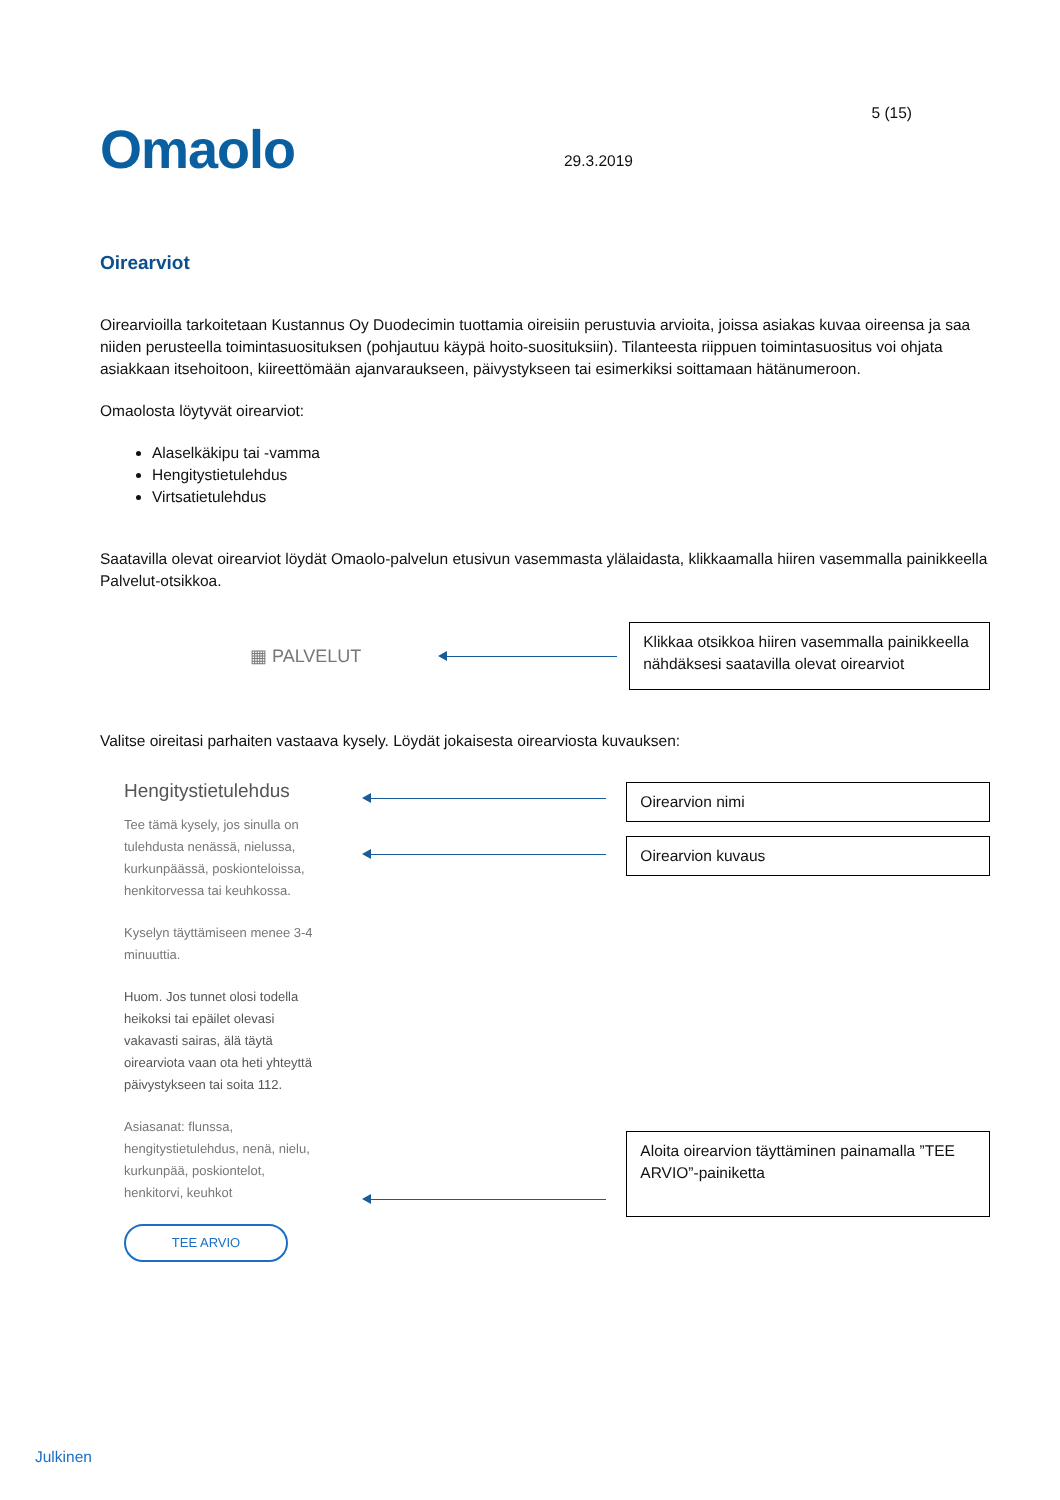Omaolo 29.3.2019
5 (15)
Oirearviot
Oirearvioilla tarkoitetaan Kustannus Oy Duodecimin tuottamia oireisiin perustuvia arvioita, joissa asiakas kuvaa oireensa ja saa niiden perusteella toimintasuosituksen (pohjautuu käypä hoito-suosituksiin). Tilanteesta riippuen toimintasuositus voi ohjata asiakkaan itsehoitoon, kiireettömään ajanvaraukseen, päivystykseen tai esimerkiksi soittamaan hätänumeroon.
Omaolosta löytyvät oirearviot:
Alaselkäkipu tai -vamma
Hengitystietulehdus
Virtsatietulehdus
Saatavilla olevat oirearviot löydät Omaolo-palvelun etusivun vasemmasta ylälaidasta, klikkaamalla hiiren vasemmalla painikkeella Palvelut-otsikkoa.
▦ PALVELUT
Klikkaa otsikkoa hiiren vasemmalla painikkeella nähdäksesi saatavilla olevat oirearviot
Valitse oireitasi parhaiten vastaava kysely. Löydät jokaisesta oirearviosta kuvauksen:
Hengitystietulehdus
Tee tämä kysely, jos sinulla on tulehdusta nenässä, nielussa, kurkunpäässä, poskionteloissa, henkitorvessa tai keuhkossa.
Kyselyn täyttämiseen menee 3-4 minuuttia.
Huom. Jos tunnet olosi todella heikoksi tai epäilet olevasi vakavasti sairas, älä täytä oirearviota vaan ota heti yhteyttä päivystykseen tai soita 112.
Asiasanat: flunssa, hengitystietulehdus, nenä, nielu, kurkunpää, poskiontelot, henkitorvi, keuhkot
TEE ARVIO
Oirearvion nimi
Oirearvion kuvaus
Aloita oirearvion täyttäminen painamalla ”TEE ARVIO”-painiketta
Julkinen